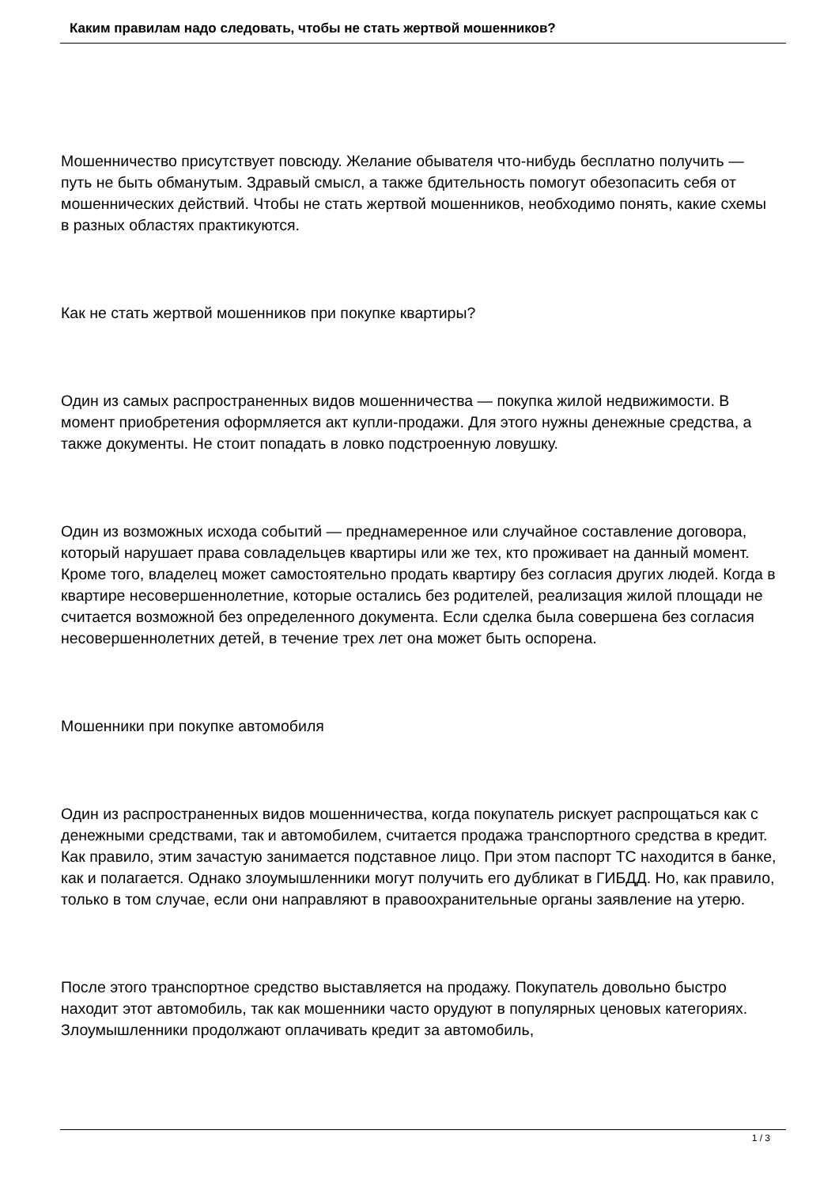Каким правилам надо следовать, чтобы не стать жертвой мошенников?
Мошенничество присутствует повсюду. Желание обывателя что-нибудь бесплатно получить — путь не быть обманутым. Здравый смысл, а также бдительность помогут обезопасить себя от мошеннических действий. Чтобы не стать жертвой мошенников, необходимо понять, какие схемы в разных областях практикуются.
Как не стать жертвой мошенников при покупке квартиры?
Один из самых распространенных видов мошенничества — покупка жилой недвижимости. В момент приобретения оформляется акт купли-продажи. Для этого нужны денежные средства, а также документы. Не стоит попадать в ловко подстроенную ловушку.
Один из возможных исхода событий — преднамеренное или случайное составление договора, который нарушает права совладельцев квартиры или же тех, кто проживает на данный момент. Кроме того, владелец может самостоятельно продать квартиру без согласия других людей. Когда в квартире несовершеннолетние, которые остались без родителей, реализация жилой площади не считается возможной без определенного документа. Если сделка была совершена без согласия несовершеннолетних детей, в течение трех лет она может быть оспорена.
Мошенники при покупке автомобиля
Один из распространенных видов мошенничества, когда покупатель рискует распрощаться как с денежными средствами, так и автомобилем, считается продажа транспортного средства в кредит. Как правило, этим зачастую занимается подставное лицо. При этом паспорт ТС находится в банке, как и полагается. Однако злоумышленники могут получить его дубликат в ГИБДД. Но, как правило, только в том случае, если они направляют в правоохранительные органы заявление на утерю.
После этого транспортное средство выставляется на продажу. Покупатель довольно быстро находит этот автомобиль, так как мошенники часто орудуют в популярных ценовых категориях. Злоумышленники продолжают оплачивать кредит за автомобиль,
1 / 3